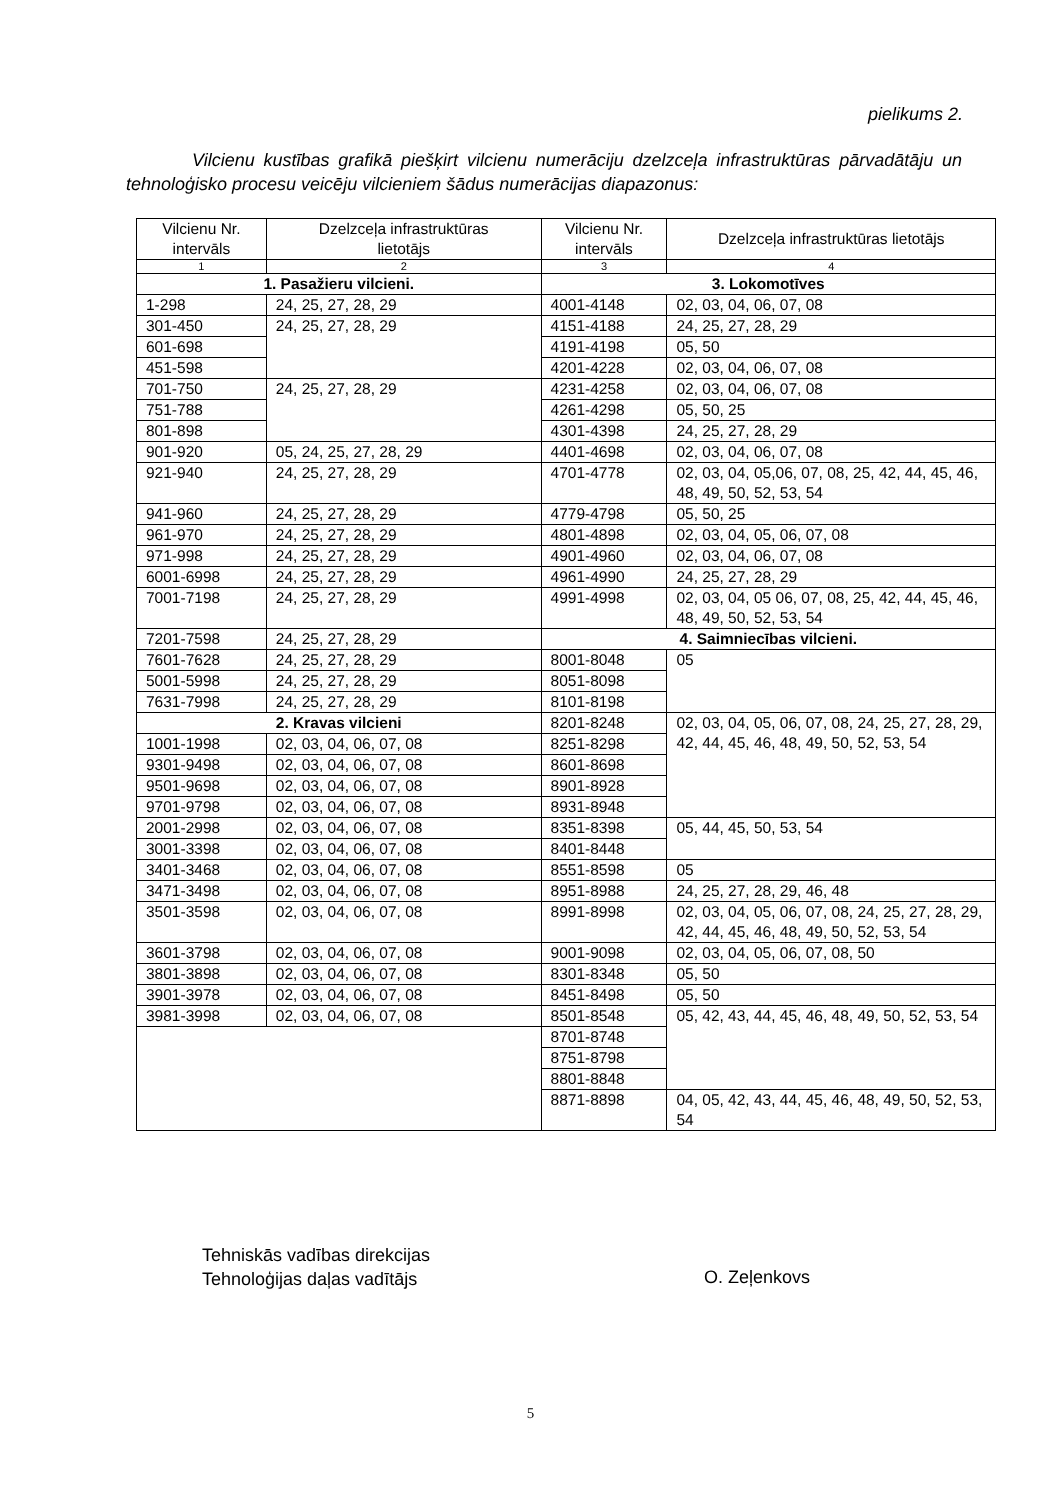pielikums 2.
Vilcienu kustības grafikā piešķirt vilcienu numerāciju dzelzceļa infrastruktūras pārvadātāju un tehnoloģisko procesu veicēju vilcieniem šādus numerācijas diapazonus:
| Vilcienu Nr. intervāls | Dzelzceļa infrastruktūras lietotājs | Vilcienu Nr. intervāls | Dzelzceļa infrastruktūras lietotājs |
| --- | --- | --- | --- |
| 1 | 2 | 3 | 4 |
| 1. Pasažieru vilcieni. | | 3. Lokomotīves | |
| 1-298 | 24, 25, 27, 28, 29 | 4001-4148 | 02, 03, 04, 06, 07, 08 |
| 301-450 | 24, 25, 27, 28, 29 | 4151-4188 | 24, 25, 27, 28, 29 |
| 601-698 | | 4191-4198 | 05, 50 |
| 451-598 | | 4201-4228 | 02, 03, 04, 06, 07, 08 |
| 701-750 | 24, 25, 27, 28, 29 | 4231-4258 | 02, 03, 04, 06, 07, 08 |
| 751-788 | | 4261-4298 | 05, 50, 25 |
| 801-898 | | 4301-4398 | 24, 25, 27, 28, 29 |
| 901-920 | 05, 24, 25, 27, 28, 29 | 4401-4698 | 02, 03, 04, 06, 07, 08 |
| 921-940 | 24, 25, 27, 28, 29 | 4701-4778 | 02, 03, 04, 05,06, 07, 08, 25, 42, 44, 45, 46, 48, 49, 50, 52, 53, 54 |
| 941-960 | 24, 25, 27, 28, 29 | 4779-4798 | 05, 50, 25 |
| 961-970 | 24, 25, 27, 28, 29 | 4801-4898 | 02, 03, 04, 05, 06, 07, 08 |
| 971-998 | 24, 25, 27, 28, 29 | 4901-4960 | 02, 03, 04, 06, 07, 08 |
| 6001-6998 | 24, 25, 27, 28, 29 | 4961-4990 | 24, 25, 27, 28, 29 |
| 7001-7198 | 24, 25, 27, 28, 29 | 4991-4998 | 02, 03, 04, 05 06, 07, 08, 25, 42, 44, 45, 46, 48, 49, 50, 52, 53, 54 |
| 7201-7598 | 24, 25, 27, 28, 29 | 4. Saimniecības vilcieni. | |
| 7601-7628 | 24, 25, 27, 28, 29 | 8001-8048 | 05 |
| 5001-5998 | 24, 25, 27, 28, 29 | 8051-8098 | |
| 7631-7998 | 24, 25, 27, 28, 29 | 8101-8198 | |
| 2. Kravas vilcieni | | 8201-8248 | 02, 03, 04, 05, 06, 07, 08, 24, 25, 27, 28, 29, 42, 44, 45, 46, 48, 49, 50, 52, 53, 54 |
| 1001-1998 | 02, 03, 04, 06, 07, 08 | 8251-8298 | |
| 9301-9498 | 02, 03, 04, 06, 07, 08 | 8601-8698 | |
| 9501-9698 | 02, 03, 04, 06, 07, 08 | 8901-8928 | |
| 9701-9798 | 02, 03, 04, 06, 07, 08 | 8931-8948 | |
| 2001-2998 | 02, 03, 04, 06, 07, 08 | 8351-8398 | 05, 44, 45, 50, 53, 54 |
| 3001-3398 | 02, 03, 04, 06, 07, 08 | 8401-8448 | |
| 3401-3468 | 02, 03, 04, 06, 07, 08 | 8551-8598 | 05 |
| 3471-3498 | 02, 03, 04, 06, 07, 08 | 8951-8988 | 24, 25, 27, 28, 29, 46, 48 |
| 3501-3598 | 02, 03, 04, 06, 07, 08 | 8991-8998 | 02, 03, 04, 05, 06, 07, 08, 24, 25, 27, 28, 29, 42, 44, 45, 46, 48, 49, 50, 52, 53, 54 |
| 3601-3798 | 02, 03, 04, 06, 07, 08 | 9001-9098 | 02, 03, 04, 05, 06, 07, 08, 50 |
| 3801-3898 | 02, 03, 04, 06, 07, 08 | 8301-8348 | 05, 50 |
| 3901-3978 | 02, 03, 04, 06, 07, 08 | 8451-8498 | 05, 50 |
| 3981-3998 | 02, 03, 04, 06, 07, 08 | 8501-8548 | 05, 42, 43, 44, 45, 46, 48, 49, 50, 52, 53, 54 |
| | | 8701-8748 | |
| | | 8751-8798 | |
| | | 8801-8848 | |
| | | 8871-8898 | 04, 05, 42, 43, 44, 45, 46, 48, 49, 50, 52, 53, 54 |
Tehniskās vadības direkcijas
Tehnoloģijas daļas vadītājs
O. Zeļenkovs
5